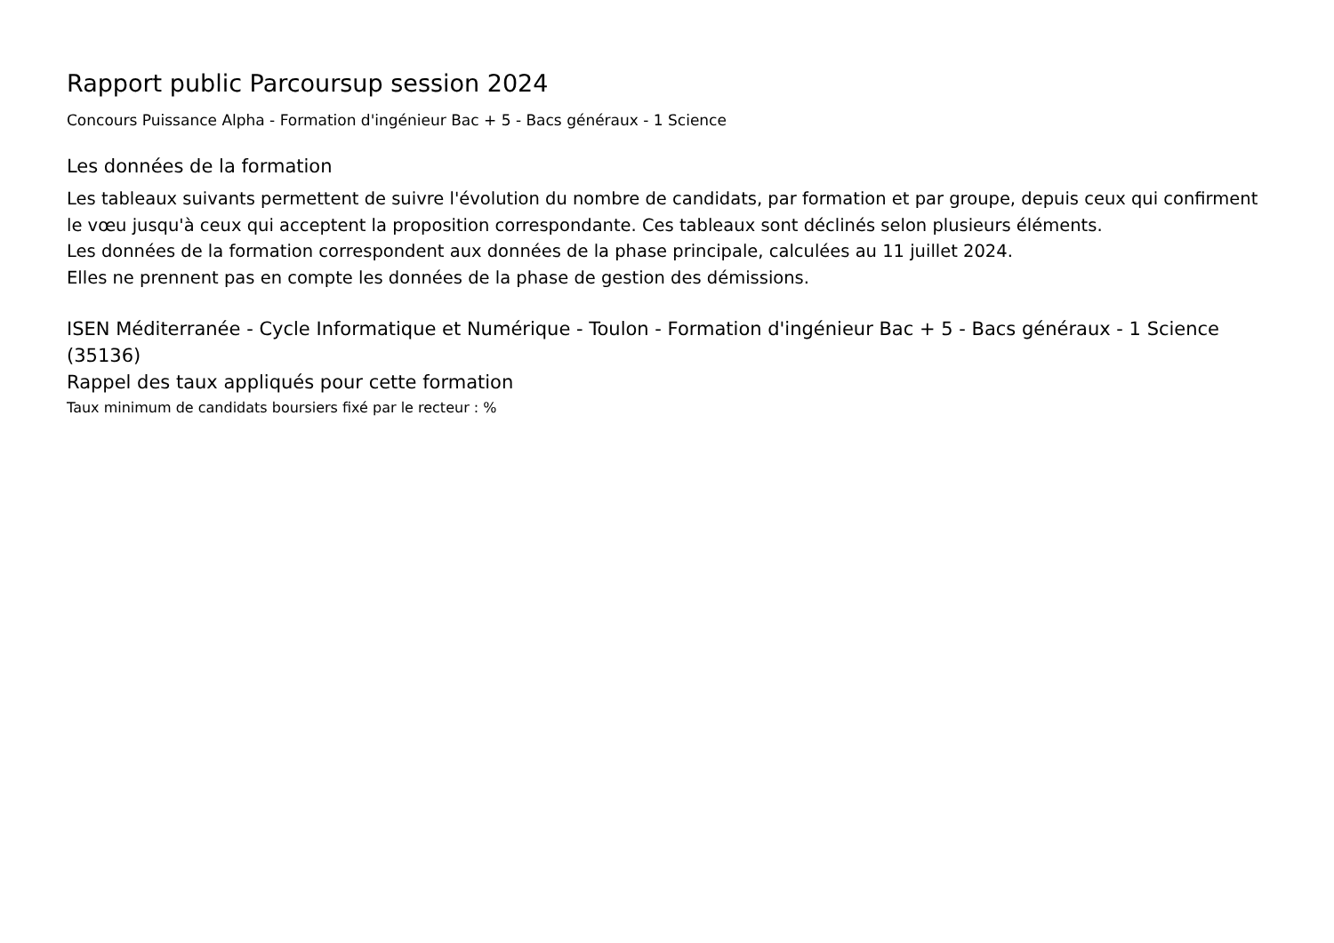Rapport public Parcoursup session 2024
Concours Puissance Alpha - Formation d'ingénieur Bac + 5 - Bacs généraux - 1 Science
Les données de la formation
Les tableaux suivants permettent de suivre l'évolution du nombre de candidats, par formation et par groupe, depuis ceux qui confirment le vœu jusqu'à ceux qui acceptent la proposition correspondante. Ces tableaux sont déclinés selon plusieurs éléments.
Les données de la formation correspondent aux données de la phase principale, calculées au 11 juillet 2024.
Elles ne prennent pas en compte les données de la phase de gestion des démissions.
ISEN Méditerranée - Cycle Informatique et Numérique - Toulon - Formation d'ingénieur Bac + 5 - Bacs généraux - 1 Science (35136)
Rappel des taux appliqués pour cette formation
Taux minimum de candidats boursiers fixé par le recteur : %